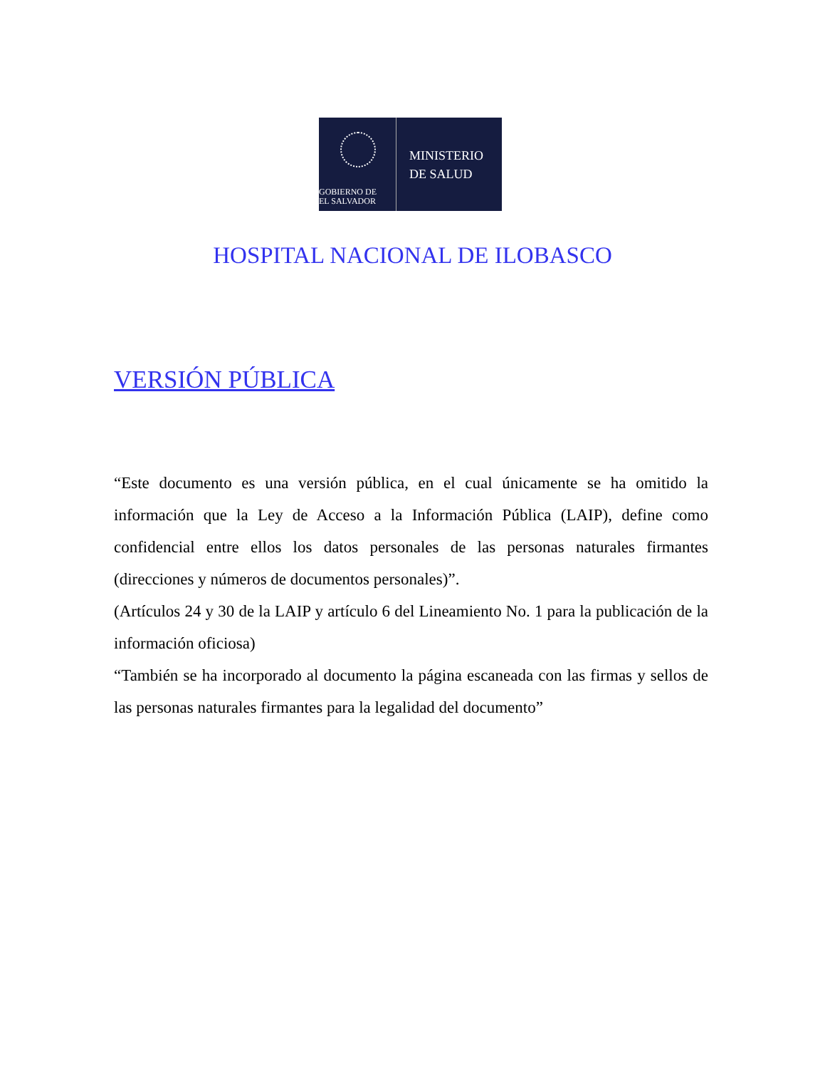GOBIERNO DE
EL SALVADOR
MINISTERIO
DE SALUD
HOSPITAL NACIONAL DE ILOBASCO
VERSIÓN PÚBLICA
“Este documento es una versión pública, en el cual únicamente se ha omitido la información que la Ley de Acceso a la Información Pública (LAIP), define como confidencial entre ellos los datos personales de las personas naturales firmantes (direcciones y números de documentos personales)”.
(Artículos 24 y 30 de la LAIP y artículo 6 del Lineamiento No. 1 para la publicación de la información oficiosa)
“También se ha incorporado al documento la página escaneada con las firmas y sellos de las personas naturales firmantes para la legalidad del documento”